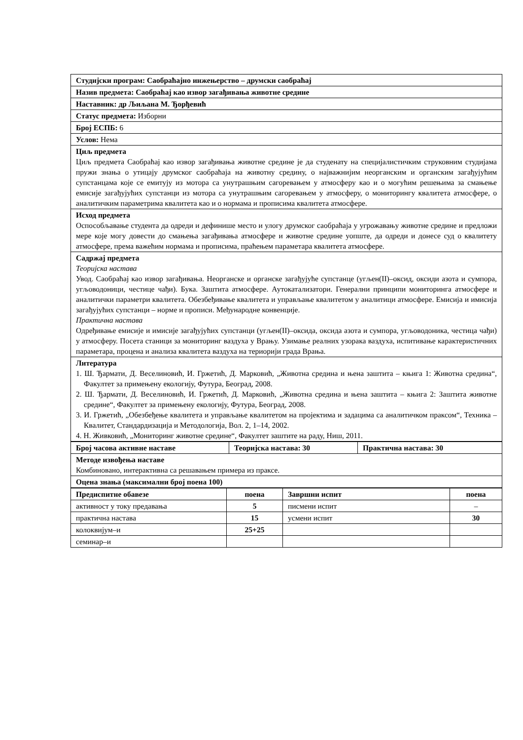| Студијски програм: Саобраћајно инжењерство – друмски саобраћај |
| Назив предмета: Саобраћај као извор загађивања животне средине |
| Наставник: др Љиљана М. Ђорђевић |
| Статус предмета: Изборни |
| Број ЕСПБ: 6 |
| Услов: Нема |
| Циљ предмета Циљ предмета Саобраћај као извор загађивања животне средине је да студенату на специјалистичким струковним студијама пружи знања о утицају друмског саобраћаја на животну средину, о најважнијим неорганским и органским загађујућим супстанцама које се емитују из мотора са унутрашњим сагоревањем у атмосферу као и о могућим решењима за смањење емисије загађујућих супстанци из мотора са унутрашњим сагоревањем у атмосферу, о мониторингу квалитета атмосфере, о аналитичким параметрима квалитета као и о нормама и прописима квалитета атмосфере. |
| Исход предмета Оспособљавање студента да одреди и дефинише место и улогу друмског саобраћаја у угрожавању животне средине и предложи мере које могу довести до смањења загађивања атмосфере и животне средине уопште, да одреди и донесе суд о квалитету атмосфере, према важећим нормама и прописима, праћењем параметара квалитета атмосфере. |
| Садржај предмета Теоријска настава Увод. Саобраћај као извор загађивања. Неорганске и органске загађујуће супстанце (угљен(II)–оксид, оксиди азота и сумпора, угљоводоници, честице чађи). Бука. Заштита атмосфере. Аутокатализатори. Генерални принципи мониторинга атмосфере и аналитички параметри квалитета. Обезбеђивање квалитета и управљање квалитетом у аналитици атмосфере. Емисија и имисија загађујућих супстанци – норме и прописи. Међународне конвенције. Практична настава Одређивање емисије и имисије загађујућих супстанци (угљен(II)–оксида, оксида азота и сумпора, угљоводоника, честица чађи) у атмосферу. Посета станици за мониторинг ваздуха у Врању. Узимање реалних узорака ваздуха, испитивање карактеристичних параметара, процена и анализа квалитета ваздуха на териорији града Врања. |
| Литература 1. Ш. Ђармати, Д. Веселиновић, И. Гржетић, Д. Марковић, „Животна средина и њена заштита – књига 1: Животна средина“, Факултет за примењену екологију, Футура, Београд, 2008. 2. Ш. Ђармати, Д. Веселиновић, И. Гржетић, Д. Марковић, „Животна средина и њена заштита – књига 2: Заштита животне средине“, Факултет за примењену екологију, Футура, Београд, 2008. 3. И. Гржетић, „Обезбеђење квалитета и управљање квалитетом на пројектима и задацима са аналитичком праксом“, Техника – Квалитет, Стандардизација и Методологија, Вол. 2, 1–14, 2002. 4. Н. Живковић, „Мониторинг животне средине“, Факултет заштите на раду, Ниш, 2011. |
| Број часова активне наставе | Теоријска настава: 30 | Практична настава: 30 |
| Методе извођења наставе Комбиновано, интерактивна са решавањем примера из праксе. | | |
| Оцена знања (максимални број поена 100) | | |
| Предиспитне обавезе | поена | Завршни испит | поена |
| --- | --- | --- | --- |
| активност у току предавања | 5 | писмени испит | – |
| практична настава | 15 | усмени испит | 30 |
| колоквијум–и | 25+25 | | |
| семинар–и | | | |